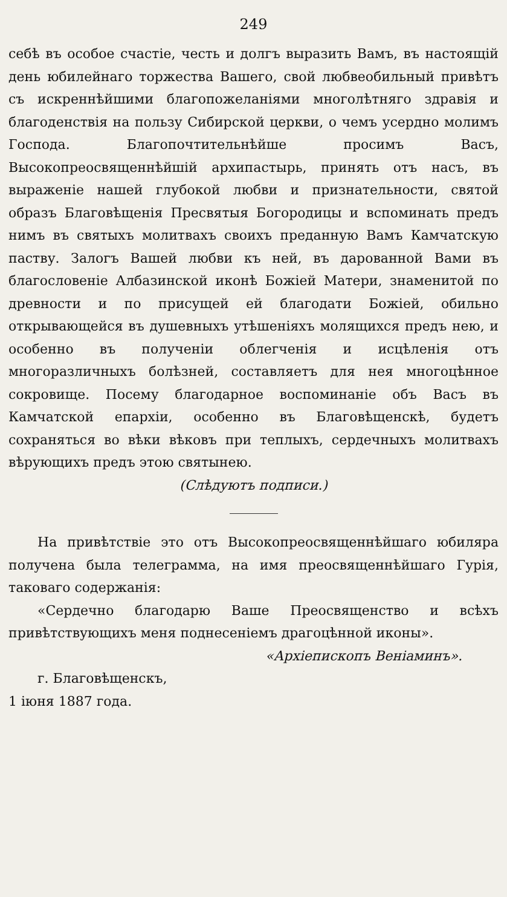249
себѣ въ особое счастіе, честь и долгъ выразить Вамъ, въ настоящій день юбилейнаго торжества Вашего, свой любвеобильный привѣтъ съ искреннѣйшими благопожеланіями многолѣтняго здравія и благоденствія на пользу Сибирской церкви, о чемъ усердно молимъ Господа. Благопочтительнѣйше просимъ Васъ, Высокопреосвященнѣйшій архипастырь, принять отъ насъ, въ выраженіе нашей глубокой любви и признательности, святой образъ Благовѣщенія Пресвятыя Богородицы и вспоминать предъ нимъ въ святыхъ молитвахъ своихъ преданную Вамъ Камчатскую паству. Залогъ Вашей любви къ ней, въ дарованной Вами въ благословеніе Албазинской иконѣ Божіей Матери, знаменитой по древности и по присущей ей благодати Божіей, обильно открывающейся въ душевныхъ утѣшеніяхъ молящихся предъ нею, и особенно въ полученіи облегченія и исцѣленія отъ многоразличныхъ болѣзней, составляетъ для нея многоцѣнное сокровище. Посему благодарное воспоминаніе объ Васъ въ Камчатской епархіи, особенно въ Благовѣщенскѣ, будетъ сохраняться во вѣки вѣковъ при теплыхъ, сердечныхъ молитвахъ вѣрующихъ предъ этою святынею.
(Слѣдуютъ подписи.)
На привѣтствіе это отъ Высокопреосвященнѣйшаго юбиляра получена была телеграмма, на имя преосвященнѣйшаго Гурія, таковаго содержанія:
«Сердечно благодарю Ваше Преосвященство и всѣхъ привѣтствующихъ меня поднесеніемъ драгоцѣнной иконы».
«Архіепископъ Веніаминъ».
г. Благовѣщенскъ,
1 іюня 1887 года.